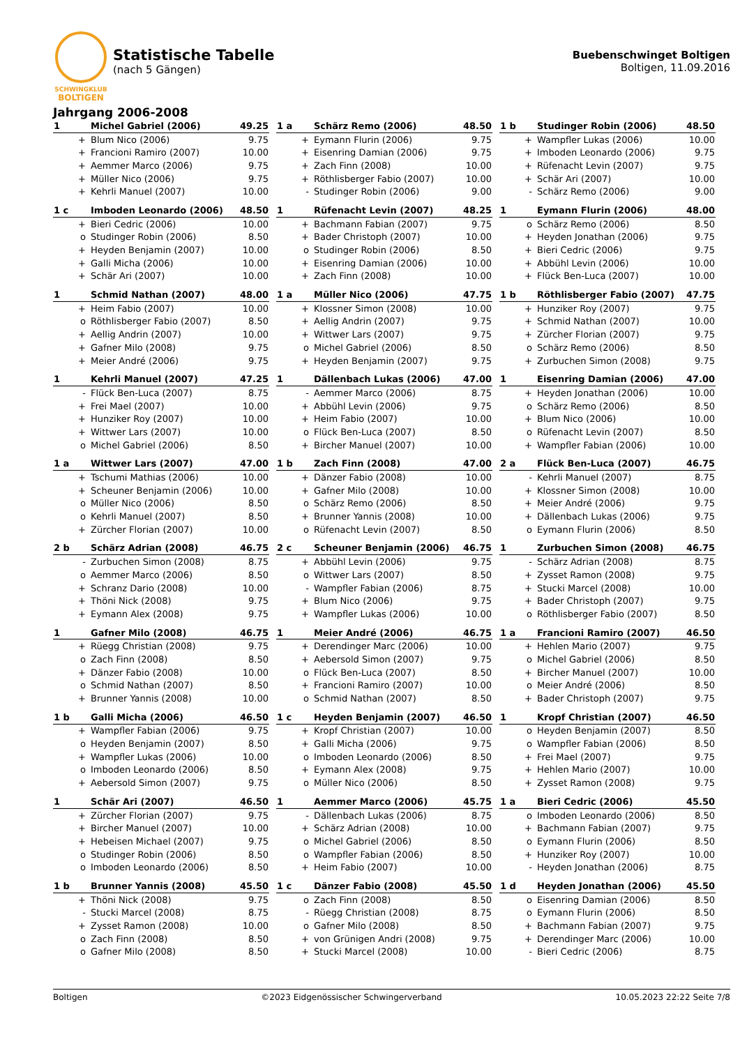SCHWINGKLUB
BOLTIGEN
Statistische Tabelle
(nach 5 Gängen)
Buebenschwinget Boltigen
Boltigen, 11.09.2016
Jahrgang 2006-2008
| 1 | Michel Gabriel (2006) | 49.25 |
| --- | --- | --- |
| + | Blum Nico (2006) | 9.75 |
| + | Francioni Ramiro (2007) | 10.00 |
| + | Aemmer Marco (2006) | 9.75 |
| + | Müller Nico (2006) | 9.75 |
| + | Kehrli Manuel (2007) | 10.00 |
| 1 a | Schärz Remo (2006) | 48.50 |
| --- | --- | --- |
| + | Eymann Flurin (2006) | 9.75 |
| + | Eisenring Damian (2006) | 9.75 |
| + | Zach Finn (2008) | 10.00 |
| + | Röthlisberger Fabio (2007) | 10.00 |
| - | Studinger Robin (2006) | 9.00 |
| 1 b | Studinger Robin (2006) | 48.50 |
| --- | --- | --- |
| + | Wampfler Lukas (2006) | 10.00 |
| + | Imboden Leonardo (2006) | 9.75 |
| + | Rüfenacht Levin (2007) | 9.75 |
| + | Schär Ari (2007) | 10.00 |
| - | Schärz Remo (2006) | 9.00 |
| 1 c | Imboden Leonardo (2006) | 48.50 |
| --- | --- | --- |
| + | Bieri Cedric (2006) | 10.00 |
| o | Studinger Robin (2006) | 8.50 |
| + | Heyden Benjamin (2007) | 10.00 |
| + | Galli Micha (2006) | 10.00 |
| + | Schär Ari (2007) | 10.00 |
| 1 | Rüfenacht Levin (2007) | 48.25 |
| --- | --- | --- |
| + | Bachmann Fabian (2007) | 9.75 |
| + | Bader Christoph (2007) | 10.00 |
| o | Studinger Robin (2006) | 8.50 |
| + | Eisenring Damian (2006) | 10.00 |
| + | Zach Finn (2008) | 10.00 |
| 1 | Eymann Flurin (2006) | 48.00 |
| --- | --- | --- |
| o | Schärz Remo (2006) | 8.50 |
| + | Heyden Jonathan (2006) | 9.75 |
| + | Bieri Cedric (2006) | 9.75 |
| + | Abbühl Levin (2006) | 10.00 |
| + | Flück Ben-Luca (2007) | 10.00 |
| 1 | Schmid Nathan (2007) | 48.00 |
| --- | --- | --- |
| + | Heim Fabio (2007) | 10.00 |
| o | Röthlisberger Fabio (2007) | 8.50 |
| + | Aellig Andrin (2007) | 10.00 |
| + | Gafner Milo (2008) | 9.75 |
| + | Meier André (2006) | 9.75 |
| 1 a | Müller Nico (2006) | 47.75 |
| --- | --- | --- |
| + | Klossner Simon (2008) | 10.00 |
| + | Aellig Andrin (2007) | 9.75 |
| + | Wittwer Lars (2007) | 9.75 |
| o | Michel Gabriel (2006) | 8.50 |
| + | Heyden Benjamin (2007) | 9.75 |
| 1 b | Röthlisberger Fabio (2007) | 47.75 |
| --- | --- | --- |
| + | Hunziker Roy (2007) | 9.75 |
| + | Schmid Nathan (2007) | 10.00 |
| + | Zürcher Florian (2007) | 9.75 |
| o | Schärz Remo (2006) | 8.50 |
| + | Zurbuchen Simon (2008) | 9.75 |
| 1 | Kehrli Manuel (2007) | 47.25 |
| --- | --- | --- |
| - | Flück Ben-Luca (2007) | 8.75 |
| + | Frei Mael (2007) | 10.00 |
| + | Hunziker Roy (2007) | 10.00 |
| + | Wittwer Lars (2007) | 10.00 |
| o | Michel Gabriel (2006) | 8.50 |
| 1 | Dällenbach Lukas (2006) | 47.00 |
| --- | --- | --- |
| - | Aemmer Marco (2006) | 8.75 |
| + | Abbühl Levin (2006) | 9.75 |
| + | Heim Fabio (2007) | 10.00 |
| o | Flück Ben-Luca (2007) | 8.50 |
| + | Bircher Manuel (2007) | 10.00 |
| 1 | Eisenring Damian (2006) | 47.00 |
| --- | --- | --- |
| + | Heyden Jonathan (2006) | 10.00 |
| o | Schärz Remo (2006) | 8.50 |
| + | Blum Nico (2006) | 10.00 |
| o | Rüfenacht Levin (2007) | 8.50 |
| + | Wampfler Fabian (2006) | 10.00 |
| 1 a | Wittwer Lars (2007) | 47.00 |
| --- | --- | --- |
| + | Tschumi Mathias (2006) | 10.00 |
| + | Scheuner Benjamin (2006) | 10.00 |
| o | Müller Nico (2006) | 8.50 |
| o | Kehrli Manuel (2007) | 8.50 |
| + | Zürcher Florian (2007) | 10.00 |
| 1 b | Zach Finn (2008) | 47.00 |
| --- | --- | --- |
| + | Dänzer Fabio (2008) | 10.00 |
| + | Gafner Milo (2008) | 10.00 |
| o | Schärz Remo (2006) | 8.50 |
| + | Brunner Yannis (2008) | 10.00 |
| o | Rüfenacht Levin (2007) | 8.50 |
| 2 a | Flück Ben-Luca (2007) | 46.75 |
| --- | --- | --- |
| - | Kehrli Manuel (2007) | 8.75 |
| + | Klossner Simon (2008) | 10.00 |
| + | Meier André (2006) | 9.75 |
| + | Dällenbach Lukas (2006) | 9.75 |
| o | Eymann Flurin (2006) | 8.50 |
| 2 b | Schärz Adrian (2008) | 46.75 |
| --- | --- | --- |
| - | Zurbuchen Simon (2008) | 8.75 |
| o | Aemmer Marco (2006) | 8.50 |
| + | Schranz Dario (2008) | 10.00 |
| + | Thöni Nick (2008) | 9.75 |
| + | Eymann Alex (2008) | 9.75 |
| 2 c | Scheuner Benjamin (2006) | 46.75 |
| --- | --- | --- |
| + | Abbühl Levin (2006) | 9.75 |
| o | Wittwer Lars (2007) | 8.50 |
| - | Wampfler Fabian (2006) | 8.75 |
| + | Blum Nico (2006) | 9.75 |
| + | Wampfler Lukas (2006) | 10.00 |
| 1 | Zurbuchen Simon (2008) | 46.75 |
| --- | --- | --- |
| - | Schärz Adrian (2008) | 8.75 |
| + | Zysset Ramon (2008) | 9.75 |
| + | Stucki Marcel (2008) | 10.00 |
| + | Bader Christoph (2007) | 9.75 |
| o | Röthlisberger Fabio (2007) | 8.50 |
| 1 | Gafner Milo (2008) | 46.75 |
| --- | --- | --- |
| + | Rüegg Christian (2008) | 9.75 |
| o | Zach Finn (2008) | 8.50 |
| + | Dänzer Fabio (2008) | 10.00 |
| o | Schmid Nathan (2007) | 8.50 |
| + | Brunner Yannis (2008) | 10.00 |
| 1 | Meier André (2006) | 46.75 |
| --- | --- | --- |
| + | Derendinger Marc (2006) | 10.00 |
| + | Aebersold Simon (2007) | 9.75 |
| o | Flück Ben-Luca (2007) | 8.50 |
| + | Francioni Ramiro (2007) | 10.00 |
| o | Schmid Nathan (2007) | 8.50 |
| 1 a | Francioni Ramiro (2007) | 46.50 |
| --- | --- | --- |
| + | Hehlen Mario (2007) | 9.75 |
| o | Michel Gabriel (2006) | 8.50 |
| + | Bircher Manuel (2007) | 10.00 |
| o | Meier André (2006) | 8.50 |
| + | Bader Christoph (2007) | 9.75 |
| 1 b | Galli Micha (2006) | 46.50 |
| --- | --- | --- |
| + | Wampfler Fabian (2006) | 9.75 |
| o | Heyden Benjamin (2007) | 8.50 |
| + | Wampfler Lukas (2006) | 10.00 |
| o | Imboden Leonardo (2006) | 8.50 |
| + | Aebersold Simon (2007) | 9.75 |
| 1 c | Heyden Benjamin (2007) | 46.50 |
| --- | --- | --- |
| + | Kropf Christian (2007) | 10.00 |
| + | Galli Micha (2006) | 9.75 |
| o | Imboden Leonardo (2006) | 8.50 |
| + | Eymann Alex (2008) | 9.75 |
| o | Müller Nico (2006) | 8.50 |
| 1 | Kropf Christian (2007) | 46.50 |
| --- | --- | --- |
| o | Heyden Benjamin (2007) | 8.50 |
| o | Wampfler Fabian (2006) | 8.50 |
| + | Frei Mael (2007) | 9.75 |
| + | Hehlen Mario (2007) | 10.00 |
| + | Zysset Ramon (2008) | 9.75 |
| 1 | Schär Ari (2007) | 46.50 |
| --- | --- | --- |
| + | Zürcher Florian (2007) | 9.75 |
| + | Bircher Manuel (2007) | 10.00 |
| + | Hebeisen Michael (2007) | 9.75 |
| o | Studinger Robin (2006) | 8.50 |
| o | Imboden Leonardo (2006) | 8.50 |
| 1 | Aemmer Marco (2006) | 45.75 |
| --- | --- | --- |
| - | Dällenbach Lukas (2006) | 8.75 |
| + | Schärz Adrian (2008) | 10.00 |
| o | Michel Gabriel (2006) | 8.50 |
| o | Wampfler Fabian (2006) | 8.50 |
| + | Heim Fabio (2007) | 10.00 |
| 1 a | Bieri Cedric (2006) | 45.50 |
| --- | --- | --- |
| o | Imboden Leonardo (2006) | 8.50 |
| + | Bachmann Fabian (2007) | 9.75 |
| o | Eymann Flurin (2006) | 8.50 |
| + | Hunziker Roy (2007) | 10.00 |
| - | Heyden Jonathan (2006) | 8.75 |
| 1 b | Brunner Yannis (2008) | 45.50 |
| --- | --- | --- |
| + | Thöni Nick (2008) | 9.75 |
| - | Stucki Marcel (2008) | 8.75 |
| + | Zysset Ramon (2008) | 10.00 |
| o | Zach Finn (2008) | 8.50 |
| o | Gafner Milo (2008) | 8.50 |
| 1 c | Dänzer Fabio (2008) | 45.50 |
| --- | --- | --- |
| o | Zach Finn (2008) | 8.50 |
| - | Rüegg Christian (2008) | 8.75 |
| o | Gafner Milo (2008) | 8.50 |
| + | von Grünigen Andri (2008) | 9.75 |
| + | Stucki Marcel (2008) | 10.00 |
| 1 d | Heyden Jonathan (2006) | 45.50 |
| --- | --- | --- |
| o | Eisenring Damian (2006) | 8.50 |
| o | Eymann Flurin (2006) | 8.50 |
| + | Bachmann Fabian (2007) | 9.75 |
| + | Derendinger Marc (2006) | 10.00 |
| - | Bieri Cedric (2006) | 8.75 |
Boltigen ©2023 Eidgenössischer Schwingerverband 10.05.2023 22:22 Seite 7/8